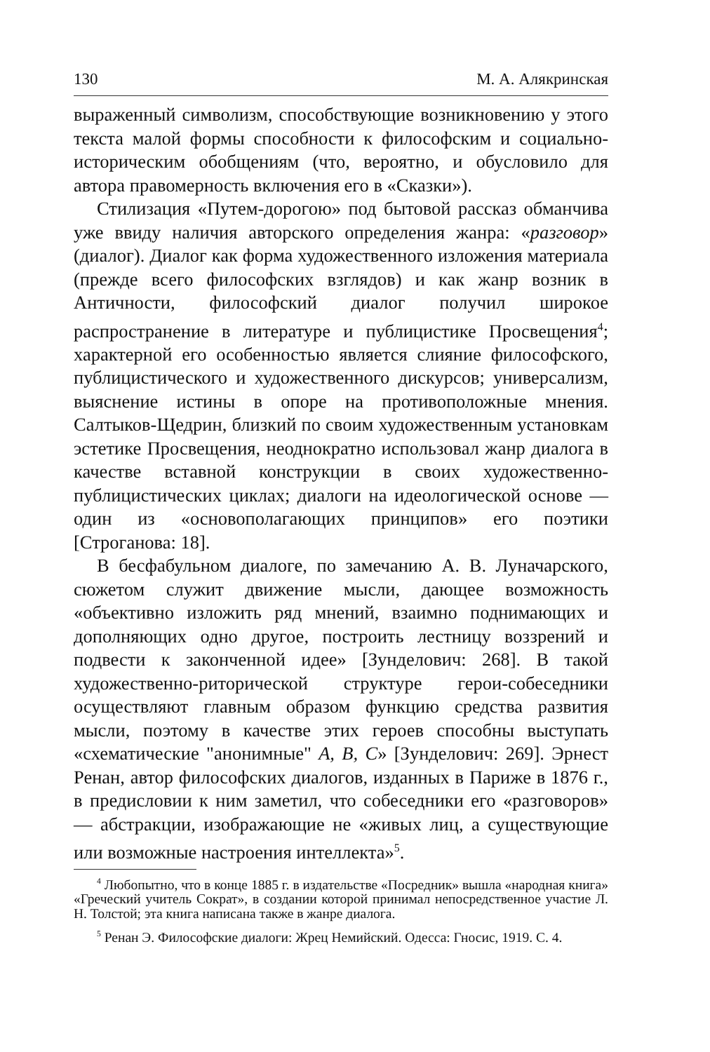130 М. А. Алякринская
выраженный символизм, способствующие возникновению у этого текста малой формы способности к философским и социально-историческим обобщениям (что, вероятно, и обусловило для автора правомерность включения его в «Сказки»).
Стилизация «Путем-дорогою» под бытовой рассказ обманчива уже ввиду наличия авторского определения жанра: «разговор» (диалог). Диалог как форма художественного изложения материала (прежде всего философских взглядов) и как жанр возник в Античности, философский диалог получил широкое распространение в литературе и публицистике Просвещения<sup>4</sup>; характерной его особенностью является слияние философского, публицистического и художественного дискурсов; универсализм, выяснение истины в опоре на противоположные мнения. Салтыков-Щедрин, близкий по своим художественным установкам эстетике Просвещения, неоднократно использовал жанр диалога в качестве вставной конструкции в своих художественно-публицистических циклах; диалоги на идеологической основе — один из «основополагающих принципов» его поэтики [Строганова: 18].
В бесфабульном диалоге, по замечанию А. В. Луначарского, сюжетом служит движение мысли, дающее возможность «объективно изложить ряд мнений, взаимно поднимающих и дополняющих одно другое, построить лестницу воззрений и подвести к законченной идее» [Зунделович: 268]. В такой художественно-риторической структуре герои-собеседники осуществляют главным образом функцию средства развития мысли, поэтому в качестве этих героев способны выступать «схематические "анонимные" A, B, C» [Зунделович: 269]. Эрнест Ренан, автор философских диалогов, изданных в Париже в 1876 г., в предисловии к ним заметил, что собеседники его «разговоров» — абстракции, изображающие не «живых лиц, а существующие или возможные настроения интеллекта»<sup>5</sup>.
<sup>4</sup> Любопытно, что в конце 1885 г. в издательстве «Посредник» вышла «народная книга» «Греческий учитель Сократ», в создании которой принимал непосредственное участие Л. Н. Толстой; эта книга написана также в жанре диалога.
<sup>5</sup> Ренан Э. Философские диалоги: Жрец Немийский. Одесса: Гносис, 1919. С. 4.